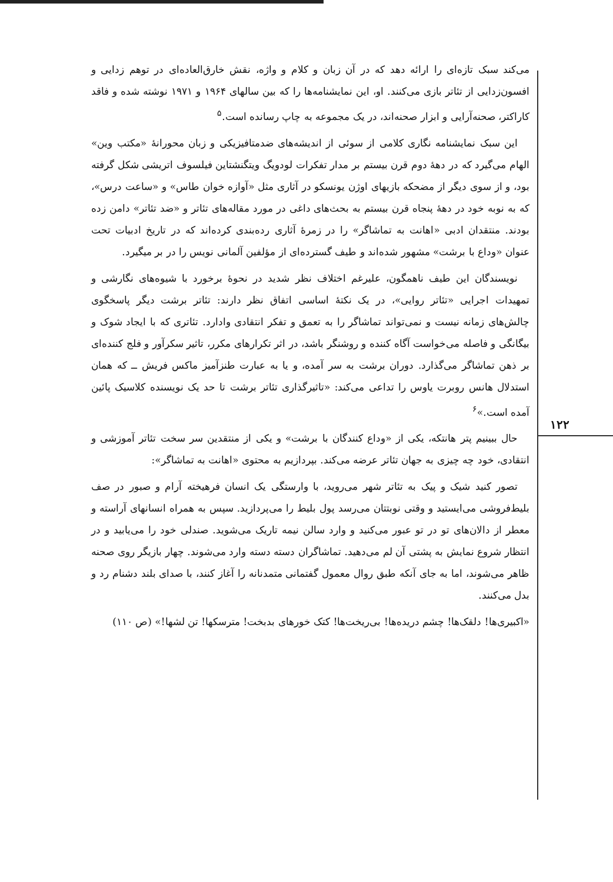می‌کند سبک تازه‌ای را ارائه دهد که در آن زبان و کلام و واژه، نقش خارق‌العاده‌ای در توهم زدایی و افسون‌زدایی از تئاتر بازی می‌کنند. او، این نمایشنامه‌ها را که بین سالهای ۱۹۶۴ و ۱۹۷۱ نوشته شده و فاقد کاراکتر، صحنه‌آرایی و ابزار صحنه‌اند، در یک مجموعه به چاپ رسانده است.<sup>۵</sup>
این سبک نمایشنامه نگاری کلامی از سوئی از اندیشه‌های ضدمتافیزیکی و زبان محورانهٔ «مکتب وین» الهام می‌گیرد که در دههٔ دوم قرن بیستم بر مدار تفکرات لودویگ ویتگنشتاین فیلسوف اتریشی شکل گرفته بود، و از سوی دیگر از مضحکه بازیهای اوژن یونسکو در آثاری مثل «آوازه خوان طاس» و «ساعت درس»، که به نوبه خود در دههٔ پنجاه قرن بیستم به بحث‌های داغی در مورد مقاله‌های تئاتر و «ضد تئاتر» دامن زده بودند. منتقدان ادبی «اهانت به تماشاگر» را در زمرهٔ آثاری رده‌بندی کرده‌اند که در تاریخ ادبیات تحت عنوان «وداع با برشت» مشهور شده‌اند و طیف گسترده‌ای از مؤلفین آلمانی نویس را در بر میگیرد.
نویسندگان این طیف ناهمگون، علیرغم اختلاف نظر شدید در نحوهٔ برخورد با شیوه‌های نگارشی و تمهیدات اجرایی «تئاتر روایی»، در یک نکتهٔ اساسی اتفاق نظر دارند: تئاتر برشت دیگر پاسخگوی چالش‌های زمانه نیست و نمی‌تواند تماشاگر را به تعمق و تفکر انتقادی وادارد. تئاتری که با ایجاد شوک و بیگانگی و فاصله می‌خواست آگاه کننده و روشنگر باشد، در اثر تکرارهای مکرر، تاثیر سکرآور و فلج کننده‌ای بر ذهن تماشاگر می‌گذارد. دوران برشت به سر آمده، و یا به عبارت طنزآمیز ماکس فریش ــ که همان استدلال هانس روبرت یاوس را تداعی می‌کند: «تاثیرگذاری تئاتر برشت تا حد یک نویسنده کلاسیک پائین آمده است.»<sup>۶</sup>
حال ببینیم پتر هانتکه، یکی از «وداع کنندگان با برشت» و یکی از منتقدین سر سخت تئاتر آموزشی و انتقادی، خود چه چیزی به جهان تئاتر عرضه می‌کند. بپردازیم به محتوی «اهانت به تماشاگر»:
تصور کنید شیک و پیک به تئاتر شهر می‌روید، با وارستگی یک انسان فرهیخته آرام و صبور در صف بلیط‌فروشی می‌ایستید و وقتی نوبتتان می‌رسد پول بلیط را می‌پردازید. سپس به همراه انسانهای آراسته و معطر از دالان‌های تو در تو عبور می‌کنید و وارد سالن نیمه تاریک می‌شوید. صندلی خود را می‌یابید و در انتظار شروع نمایش به پشتی آن لم می‌دهید. تماشاگران دسته دسته وارد می‌شوند. چهار بازیگر روی صحنه ظاهر می‌شوند، اما به جای آنکه طبق روال معمول گفتمانی متمدنانه را آغاز کنند، با صدای بلند دشنام رد و بدل می‌کنند.
«اکبیری‌ها! دلقک‌ها! چشم دریده‌ها! بی‌ریخت‌ها! کتک خورهای بدبخت! مترسکها! تن لشها!» (ص ۱۱۰)
۱۲۲